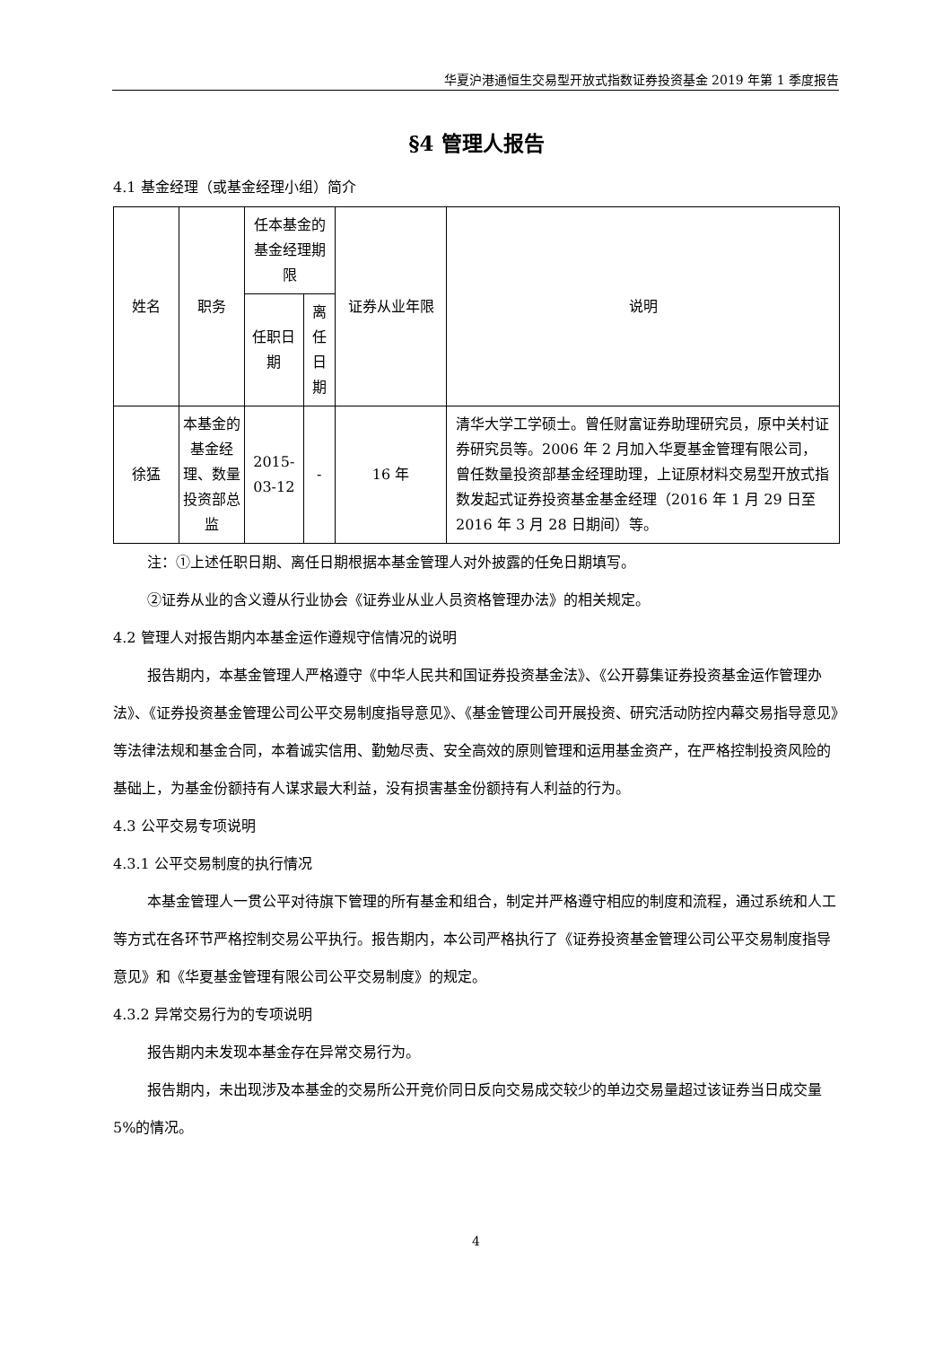华夏沪港通恒生交易型开放式指数证券投资基金 2019 年第 1 季度报告
§4 管理人报告
4.1 基金经理（或基金经理小组）简介
| 姓名 | 职务 | 任本基金的基金经理期限 | | 证券从业年限 | 说明 |
| --- | --- | --- | --- | --- | --- |
| | | 任职日期 | 离任日期 | | |
| 徐猛 | 本基金的基金经理、数量投资部总监 | 2015-03-12 | - | 16 年 | 清华大学工学硕士。曾任财富证券助理研究员，原中关村证券研究员等。2006 年 2 月加入华夏基金管理有限公司，曾任数量投资部基金经理助理，上证原材料交易型开放式指数发起式证券投资基金基金经理（2016 年 1 月 29 日至 2016 年 3 月 28 日期间）等。 |
注：①上述任职日期、离任日期根据本基金管理人对外披露的任免日期填写。
②证券从业的含义遵从行业协会《证券业从业人员资格管理办法》的相关规定。
4.2 管理人对报告期内本基金运作遵规守信情况的说明
报告期内，本基金管理人严格遵守《中华人民共和国证券投资基金法》、《公开募集证券投资基金运作管理办法》、《证券投资基金管理公司公平交易制度指导意见》、《基金管理公司开展投资、研究活动防控内幕交易指导意见》等法律法规和基金合同，本着诚实信用、勤勉尽责、安全高效的原则管理和运用基金资产，在严格控制投资风险的基础上，为基金份额持有人谋求最大利益，没有损害基金份额持有人利益的行为。
4.3 公平交易专项说明
4.3.1 公平交易制度的执行情况
本基金管理人一贯公平对待旗下管理的所有基金和组合，制定并严格遵守相应的制度和流程，通过系统和人工等方式在各环节严格控制交易公平执行。报告期内，本公司严格执行了《证券投资基金管理公司公平交易制度指导意见》和《华夏基金管理有限公司公平交易制度》的规定。
4.3.2 异常交易行为的专项说明
报告期内未发现本基金存在异常交易行为。
报告期内，未出现涉及本基金的交易所公开竞价同日反向交易成交较少的单边交易量超过该证券当日成交量 5%的情况。
4